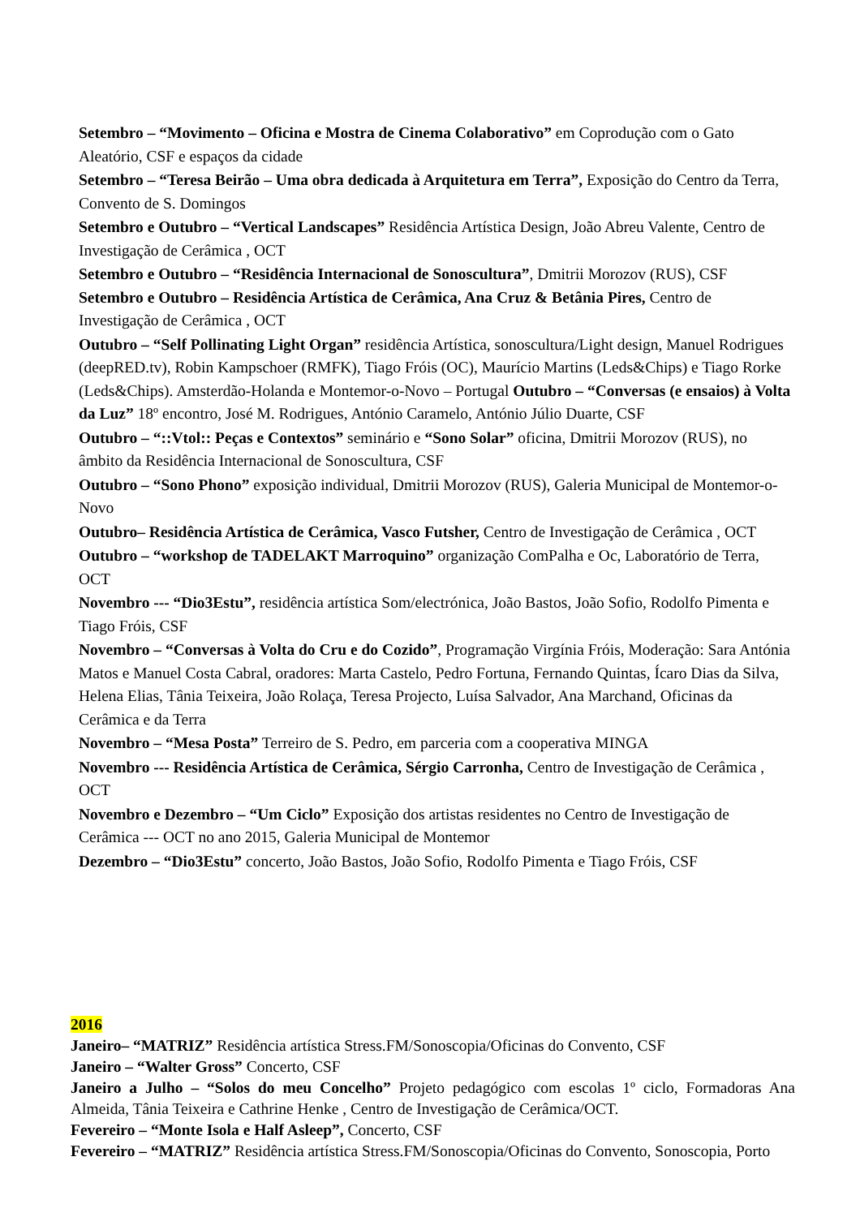Setembro – “Movimento – Oficina e Mostra de Cinema Colaborativo” em Coprodução com o Gato Aleatório, CSF e espaços da cidade
Setembro – “Teresa Beirão – Uma obra dedicada à Arquitetura em Terra”, Exposição do Centro da Terra, Convento de S. Domingos
Setembro e Outubro – “Vertical Landscapes” Residência Artística Design, João Abreu Valente, Centro de Investigação de Cerâmica , OCT
Setembro e Outubro – “Residência Internacional de Sonoscultura”, Dmitrii Morozov (RUS), CSF Setembro e Outubro – Residência Artística de Cerâmica, Ana Cruz & Betânia Pires, Centro de Investigação de Cerâmica , OCT
Outubro – “Self Pollinating Light Organ” residência Artística, sonoscultura/Light design, Manuel Rodrigues (deepRED.tv), Robin Kampschoer (RMFK), Tiago Fróis (OC), Maurício Martins (Leds&Chips) e Tiago Rorke (Leds&Chips). Amsterdão-Holanda e Montemor-o-Novo – Portugal Outubro – “Conversas (e ensaios) à Volta da Luz” 18º encontro, José M. Rodrigues, António Caramelo, António Júlio Duarte, CSF
Outubro – “::Vtol:: Peças e Contextos” seminário e “Sono Solar” oficina, Dmitrii Morozov (RUS), no âmbito da Residência Internacional de Sonoscultura, CSF
Outubro – “Sono Phono” exposição individual, Dmitrii Morozov (RUS), Galeria Municipal de Montemor-o-Novo
Outubro– Residência Artística de Cerâmica, Vasco Futsher, Centro de Investigação de Cerâmica , OCT
Outubro – “workshop de TADELAKT Marroquino” organização ComPalha e Oc, Laboratório de Terra, OCT
Novembro --- “Dio3Estu”, residência artística Som/electrónica, João Bastos, João Sofio, Rodolfo Pimenta e Tiago Fróis, CSF
Novembro – “Conversas à Volta do Cru e do Cozido”, Programação Virgínia Fróis, Moderação: Sara Antónia Matos e Manuel Costa Cabral, oradores: Marta Castelo, Pedro Fortuna, Fernando Quintas, Ícaro Dias da Silva, Helena Elias, Tânia Teixeira, João Rolaça, Teresa Projecto, Luísa Salvador, Ana Marchand, Oficinas da Cerâmica e da Terra
Novembro – “Mesa Posta” Terreiro de S. Pedro, em parceria com a cooperativa MINGA
Novembro --- Residência Artística de Cerâmica, Sérgio Carronha, Centro de Investigação de Cerâmica , OCT
Novembro e Dezembro – “Um Ciclo” Exposição dos artistas residentes no Centro de Investigação de Cerâmica --- OCT no ano 2015, Galeria Municipal de Montemor
Dezembro – “Dio3Estu” concerto, João Bastos, João Sofio, Rodolfo Pimenta e Tiago Fróis, CSF
2016
Janeiro– “MATRIZ” Residência artística Stress.FM/Sonoscopia/Oficinas do Convento, CSF
Janeiro – “Walter Gross” Concerto, CSF
Janeiro a Julho – “Solos do meu Concelho” Projeto pedagógico com escolas 1º ciclo, Formadoras Ana Almeida, Tânia Teixeira e Cathrine Henke , Centro de Investigação de Cerâmica/OCT.
Fevereiro – “Monte Isola e Half Asleep”, Concerto, CSF
Fevereiro – “MATRIZ” Residência artística Stress.FM/Sonoscopia/Oficinas do Convento, Sonoscopia, Porto